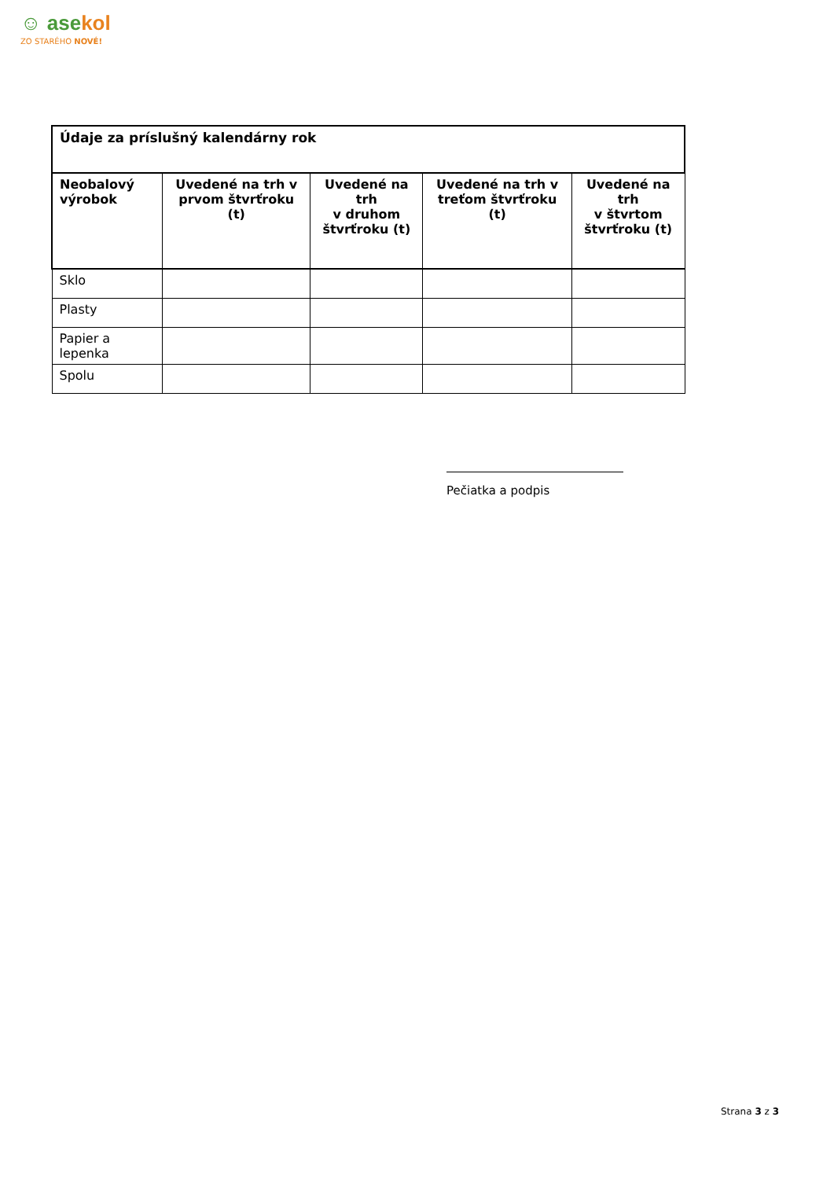☺ asekol
ZO STARÉHO NOVÉ!
| Údaje za príslušný kalendárny rok | | | | |
| Neobalový výrobok | Uvedené na trh v prvom štvrťroku (t) | Uvedené na trh v druhom štvrťroku (t) | Uvedené na trh v treťom štvrťroku (t) | Uvedené na trh v štvrtom štvrťroku (t) |
| Sklo | | | | |
| Plasty | | | | |
| Papier a lepenka | | | | |
| Spolu | | | | |
Pečiatka a podpis
Strana 3 z 3